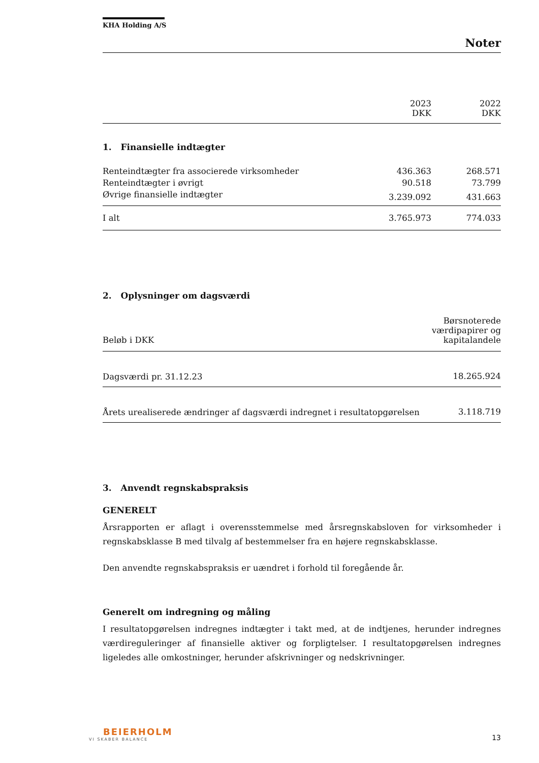KHA Holding A/S
Noter
| | 2023 DKK | 2022 DKK |
| 1. Finansielle indtægter | | |
| Renteindtægter fra associerede virksomheder | 436.363 | 268.571 |
| Renteindtægter i øvrigt | 90.518 | 73.799 |
| Øvrige finansielle indtægter | 3.239.092 | 431.663 |
| I alt | 3.765.973 | 774.033 |
2. Oplysninger om dagsværdi
| Beløb i DKK | Børsnoterede værdipapirer og kapitalandele |
| Dagsværdi pr. 31.12.23 | 18.265.924 |
| Årets urealiserede ændringer af dagsværdi indregnet i resultatopgørelsen | 3.118.719 |
3. Anvendt regnskabspraksis
GENERELT
Årsrapporten er aflagt i overensstemmelse med årsregnskabsloven for virksomheder i regnskabsklasse B med tilvalg af bestemmelser fra en højere regnskabsklasse.
Den anvendte regnskabspraksis er uændret i forhold til foregående år.
Generelt om indregning og måling
I resultatopgørelsen indregnes indtægter i takt med, at de indtjenes, herunder indregnes værdireguleringer af finansielle aktiver og forpligtelser. I resultatopgørelsen indregnes ligeledes alle omkostninger, herunder afskrivninger og nedskrivninger.
BEIERHOLM
VI SKABER BALANCE
13